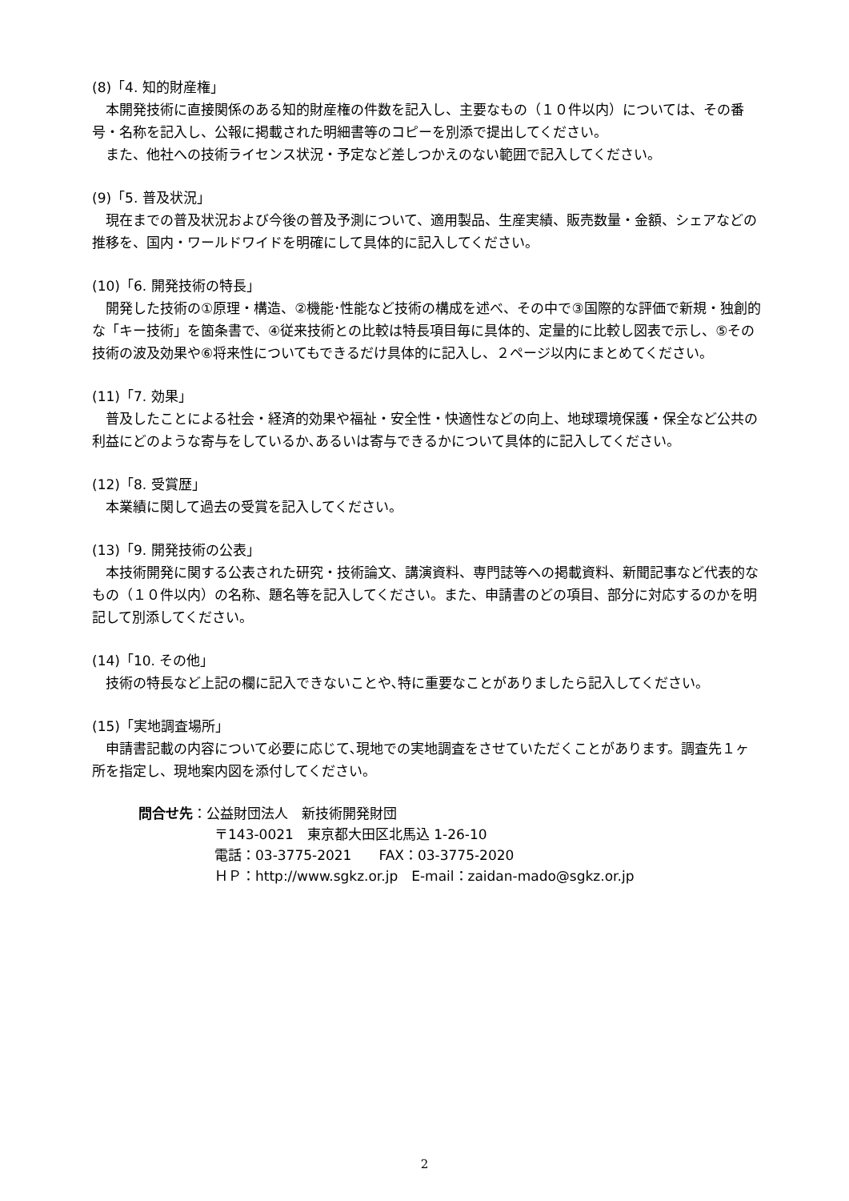(8)「4. 知的財産権」
本開発技術に直接関係のある知的財産権の件数を記入し、主要なもの（１０件以内）については、その番号・名称を記入し、公報に掲載された明細書等のコピーを別添で提出してください。
また、他社への技術ライセンス状況・予定など差しつかえのない範囲で記入してください。
(9)「5. 普及状況」
現在までの普及状況および今後の普及予測について、適用製品、生産実績、販売数量・金額、シェアなどの推移を、国内・ワールドワイドを明確にして具体的に記入してください。
(10)「6. 開発技術の特長」
開発した技術の①原理・構造、②機能･性能など技術の構成を述べ、その中で③国際的な評価で新規・独創的な「キー技術」を箇条書で、④従来技術との比較は特長項目毎に具体的、定量的に比較し図表で示し、⑤その技術の波及効果や⑥将来性についてもできるだけ具体的に記入し、２ページ以内にまとめてください。
(11)「7. 効果」
普及したことによる社会・経済的効果や福祉・安全性・快適性などの向上、地球環境保護・保全など公共の利益にどのような寄与をしているか､あるいは寄与できるかについて具体的に記入してください。
(12)「8. 受賞歴」
本業績に関して過去の受賞を記入してください。
(13)「9. 開発技術の公表」
本技術開発に関する公表された研究・技術論文、講演資料、専門誌等への掲載資料、新聞記事など代表的なもの（１０件以内）の名称、題名等を記入してください。また、申請書のどの項目、部分に対応するのかを明記して別添してください。
(14)「10. その他」
技術の特長など上記の欄に記入できないことや､特に重要なことがありましたら記入してください。
(15)「実地調査場所」
申請書記載の内容について必要に応じて､現地での実地調査をさせていただくことがあります。調査先１ヶ所を指定し、現地案内図を添付してください。
問合せ先：公益財団法人　新技術開発財団
〒143-0021　東京都大田区北馬込 1-26-10
電話：03-3775-2021　　FAX：03-3775-2020
ＨＰ：http://www.sgkz.or.jp　E-mail：zaidan-mado@sgkz.or.jp
2